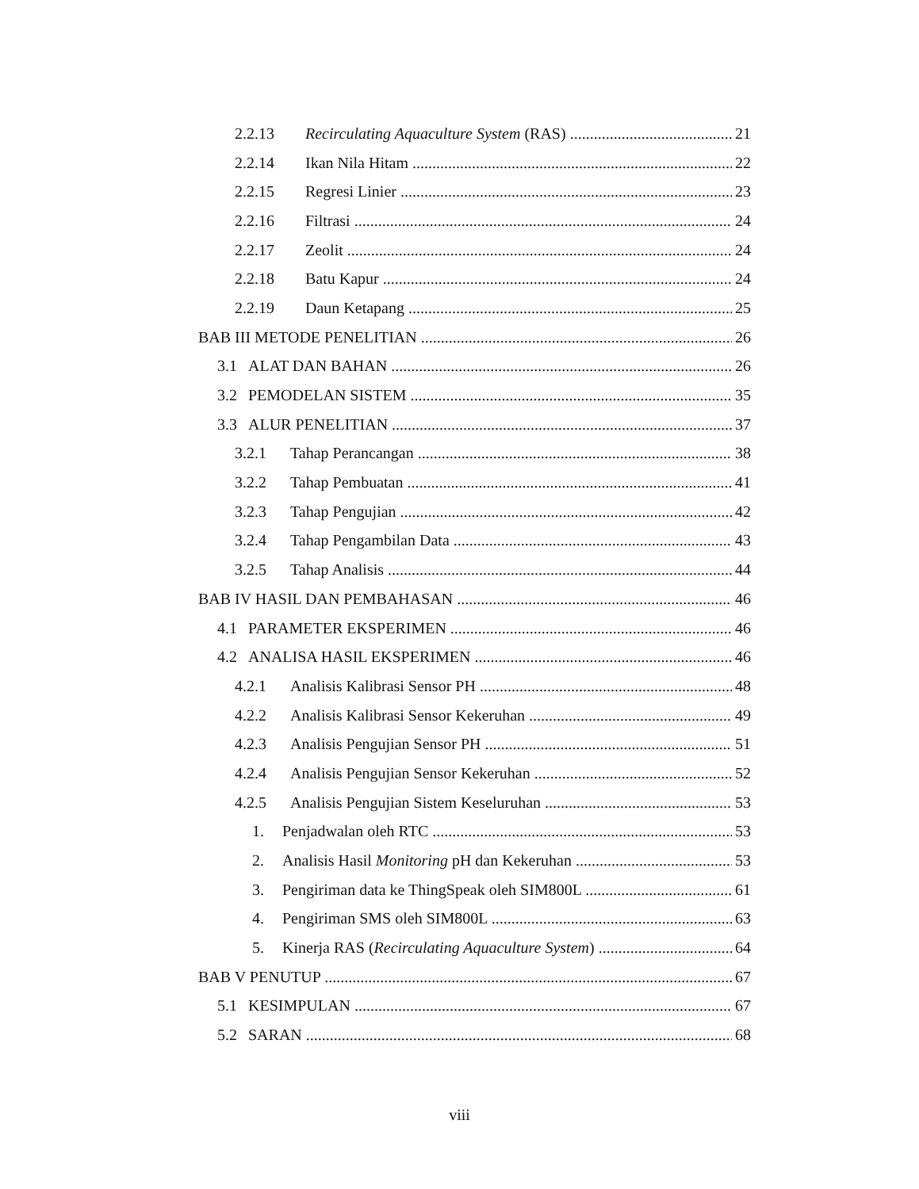2.2.13 Recirculating Aquaculture System (RAS) 21
2.2.14 Ikan Nila Hitam 22
2.2.15 Regresi Linier 23
2.2.16 Filtrasi 24
2.2.17 Zeolit 24
2.2.18 Batu Kapur 24
2.2.19 Daun Ketapang 25
BAB III METODE PENELITIAN 26
3.1 ALAT DAN BAHAN 26
3.2 PEMODELAN SISTEM 35
3.3 ALUR PENELITIAN 37
3.2.1 Tahap Perancangan 38
3.2.2 Tahap Pembuatan 41
3.2.3 Tahap Pengujian 42
3.2.4 Tahap Pengambilan Data 43
3.2.5 Tahap Analisis 44
BAB IV HASIL DAN PEMBAHASAN 46
4.1 PARAMETER EKSPERIMEN 46
4.2 ANALISA HASIL EKSPERIMEN 46
4.2.1 Analisis Kalibrasi Sensor PH 48
4.2.2 Analisis Kalibrasi Sensor Kekeruhan 49
4.2.3 Analisis Pengujian Sensor PH 51
4.2.4 Analisis Pengujian Sensor Kekeruhan 52
4.2.5 Analisis Pengujian Sistem Keseluruhan 53
1. Penjadwalan oleh RTC 53
2. Analisis Hasil Monitoring pH dan Kekeruhan 53
3. Pengiriman data ke ThingSpeak oleh SIM800L 61
4. Pengiriman SMS oleh SIM800L 63
5. Kinerja RAS (Recirculating Aquaculture System) 64
BAB V PENUTUP 67
5.1 KESIMPULAN 67
5.2 SARAN 68
viii